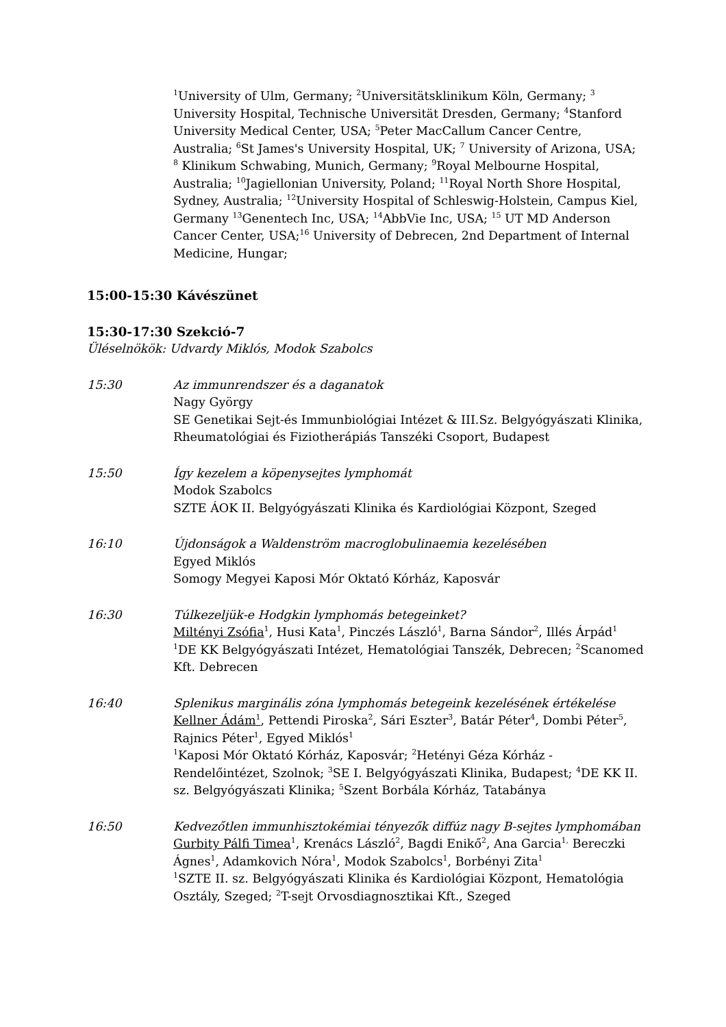<sup>1</sup> University of Ulm, Germany; <sup>2</sup>Universitätsklinikum Köln, Germany; <sup>3</sup> University Hospital, Technische Universität Dresden, Germany; <sup>4</sup>Stanford University Medical Center, USA; <sup>5</sup>Peter MacCallum Cancer Centre, Australia; <sup>6</sup>St James's University Hospital, UK; <sup>7</sup> University of Arizona, USA; <sup>8</sup> Klinikum Schwabing, Munich, Germany; <sup>9</sup>Royal Melbourne Hospital, Australia; <sup>10</sup>Jagiellonian University, Poland; <sup>11</sup>Royal North Shore Hospital, Sydney, Australia; <sup>12</sup>University Hospital of Schleswig-Holstein, Campus Kiel, Germany <sup>13</sup>Genentech Inc, USA; <sup>14</sup>AbbVie Inc, USA; <sup>15</sup> UT MD Anderson Cancer Center, USA;<sup>16</sup> University of Debrecen, 2nd Department of Internal Medicine, Hungar;
15:00-15:30 Kávészünet
15:30-17:30 Szekció-7
Üléselnökök: Udvardy Miklós, Modok Szabolcs
15:30 Az immunrendszer és a daganatok
Nagy György
SE Genetikai Sejt-és Immunbiológiai Intézet & III.Sz. Belgyógyászati Klinika, Rheumatológiai és Fiziotherápiás Tanszéki Csoport, Budapest
15:50 Így kezelem a köpenysejtes lymphomát
Modok Szabolcs
SZTE ÁOK II. Belgyógyászati Klinika és Kardiológiai Központ, Szeged
16:10 Újdonságok a Waldenström macroglobulinaemia kezelésében
Egyed Miklós
Somogy Megyei Kaposi Mór Oktató Kórház, Kaposvár
16:30 Túlkezeljük-e Hodgkin lymphomás betegeinket?
Miltényi Zsófia<sup>1</sup>, Husi Kata<sup>1</sup>, Pinczés László<sup>1</sup>, Barna Sándor<sup>2</sup>, Illés Árpád<sup>1</sup>
<sup>1</sup> DE KK Belgyógyászati Intézet, Hematológiai Tanszék, Debrecen; <sup>2</sup>Scanomed Kft. Debrecen
16:40 Splenikus marginális zóna lymphomás betegeink kezelésének értékelése
Kellner Ádám<sup>1</sup>, Pettendi Piroska<sup>2</sup>, Sári Eszter<sup>3</sup>, Batár Péter<sup>4</sup>, Dombi Péter<sup>5</sup>, Rajnics Péter<sup>1</sup>, Egyed Miklós<sup>1</sup>
<sup>1</sup> Kaposi Mór Oktató Kórház, Kaposvár; <sup>2</sup>Hetényi Géza Kórház - Rendelőintézet, Szolnok; <sup>3</sup>SE I. Belgyógyászati Klinika, Budapest; <sup>4</sup>DE KK II. sz. Belgyógyászati Klinika; <sup>5</sup>Szent Borbála Kórház, Tatabánya
16:50 Kedvezőtlen immunhisztokémiai tényezők diffúz nagy B-sejtes lymphomában
Gurbity Pálfi Timea<sup>1</sup>, Krenács László<sup>2</sup>, Bagdi Enikő<sup>2</sup>, Ana Garcia<sup>1,</sup> Bereczki Ágnes<sup>1</sup>, Adamkovich Nóra<sup>1</sup>, Modok Szabolcs<sup>1</sup>, Borbényi Zita<sup>1</sup>
<sup>1</sup> SZTE II. sz. Belgyógyászati Klinika és Kardiológiai Központ, Hematológia Osztály, Szeged; <sup>2</sup>T-sejt Orvosdiagnosztikai Kft., Szeged